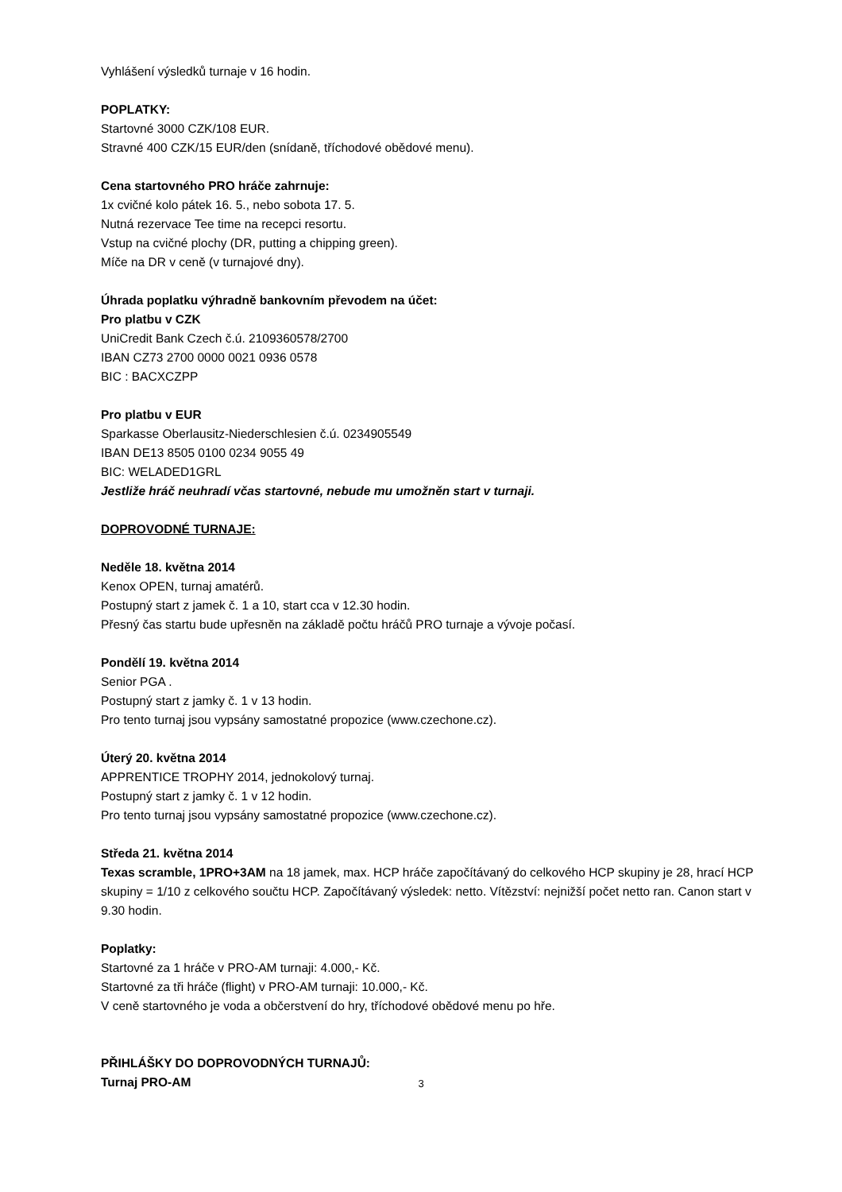Vyhlášení výsledků turnaje v 16 hodin.
POPLATKY:
Startovné 3000 CZK/108 EUR.
Stravné 400 CZK/15 EUR/den (snídaně, tříchodové obědové menu).
Cena startovného PRO hráče zahrnuje:
1x cvičné kolo pátek 16. 5., nebo sobota 17. 5.
Nutná rezervace Tee time na recepci resortu.
Vstup na cvičné plochy (DR, putting a chipping green).
Míče na DR v ceně (v turnajové dny).
Úhrada poplatku výhradně bankovním převodem na účet:
Pro platbu v CZK
UniCredit Bank Czech č.ú. 2109360578/2700
IBAN CZ73 2700 0000 0021 0936 0578
BIC : BACXCZPP
Pro platbu v EUR
Sparkasse Oberlausitz-Niederschlesien č.ú. 0234905549
IBAN DE13 8505 0100 0234 9055 49
BIC: WELADED1GRL
Jestliže hráč neuhradí včas startovné, nebude mu umožněn start v turnaji.
DOPROVODNÉ TURNAJE:
Neděle 18. května 2014
Kenox OPEN, turnaj amatérů.
Postupný start z jamek č. 1 a 10, start cca v 12.30 hodin.
Přesný čas startu bude upřesněn na základě počtu hráčů PRO turnaje a vývoje počasí.
Pondělí 19. května 2014
Senior PGA .
Postupný start z jamky č. 1 v 13 hodin.
Pro tento turnaj jsou vypsány samostatné propozice (www.czechone.cz).
Úterý 20. května 2014
APPRENTICE TROPHY 2014, jednokolový turnaj.
Postupný start z jamky č. 1 v 12 hodin.
Pro tento turnaj jsou vypsány samostatné propozice (www.czechone.cz).
Středa 21. května 2014
Texas scramble, 1PRO+3AM na 18 jamek, max. HCP hráče započítávaný do celkového HCP skupiny je 28, hrací HCP skupiny = 1/10 z celkového součtu HCP. Započítávaný výsledek: netto. Vítězství: nejnižší počet netto ran. Canon start v 9.30 hodin.
Poplatky:
Startovné za 1 hráče v PRO-AM turnaji: 4.000,- Kč.
Startovné za tři hráče (flight) v PRO-AM turnaji: 10.000,- Kč.
V ceně startovného je voda a občerstvení do hry, tříchodové obědové menu po hře.
PŘIHLÁŠKY DO DOPROVODNÝCH TURNAJŮ:
Turnaj PRO-AM
3